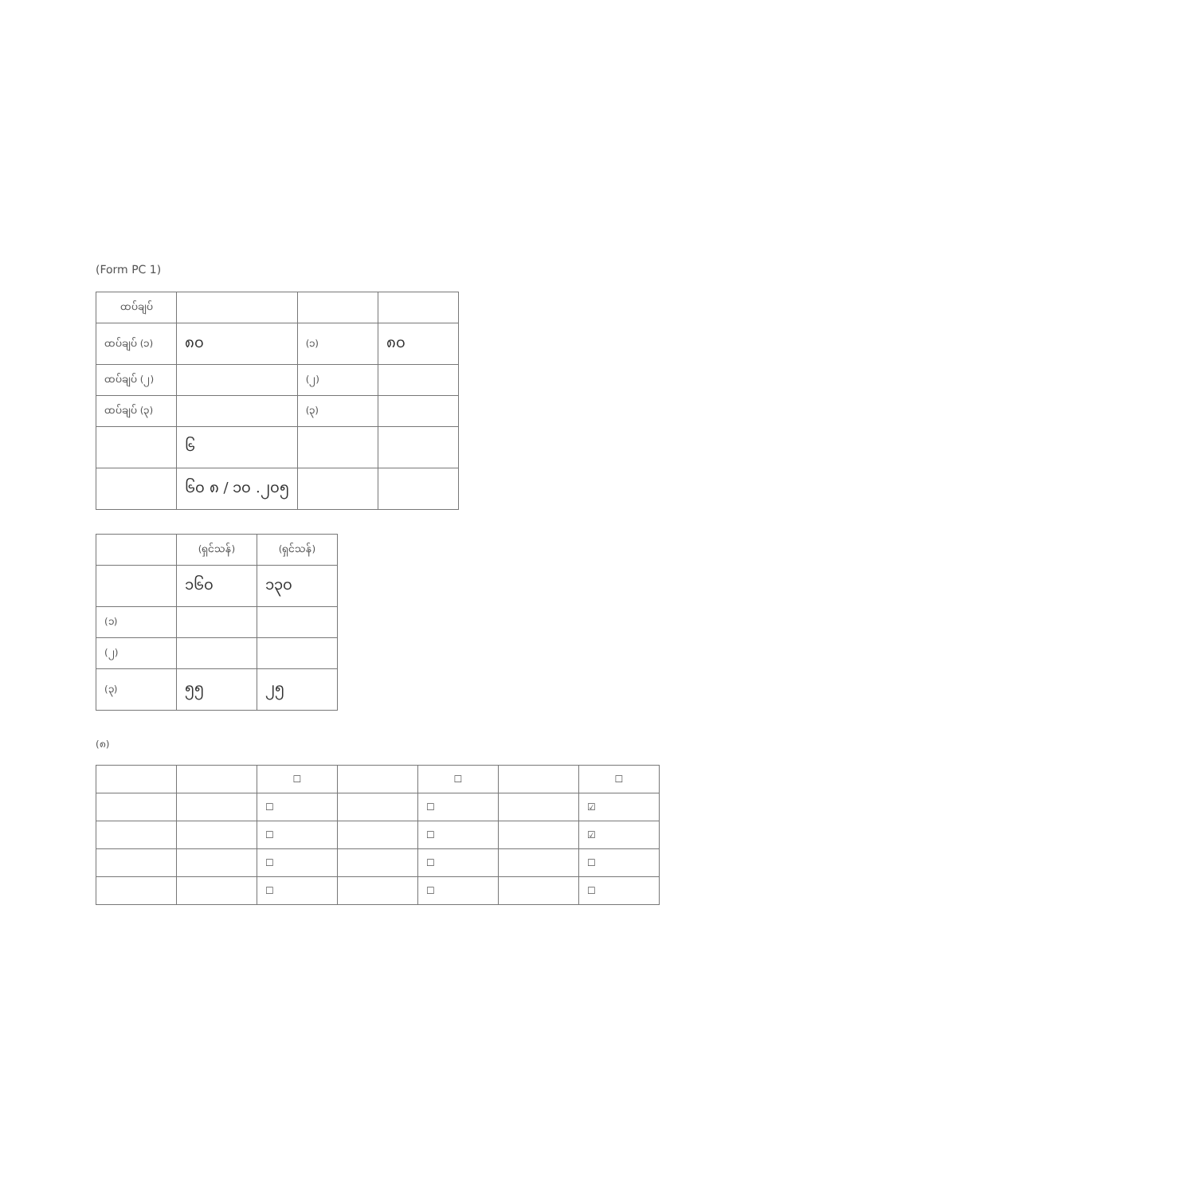(Form PC 1)
| ထပ်ချပ် | | | |
| --- | --- | --- | --- |
| ထပ်ချပ် (၁) | ၈၀ | (၁) | ၈၀ |
| ထပ်ချပ် (၂) | | (၂) | |
| ထပ်ချပ် (၃) | | (၃) | |
| | ၆ | | |
| | ၆၀ ၈ / ၁၀ .၂၀၅ | | |
| | (ရှင်သန်) | (ရှင်သန်) |
| --- | --- | --- |
| | ၁၆၀ | ၁၃၀ |
| (၁) | | |
| (၂) | | |
| (၃) | ၅၅ | ၂၅ |
(၈)
| | | ☐ | | ☐ | | ☐ |
| --- | --- | --- | --- | --- | --- | --- |
| | | ☐ | | ☐ | | ☑ |
| | | ☐ | | ☐ | | ☑ |
| | | ☐ | | ☐ | | ☐ |
| | | ☐ | | ☐ | | ☐ |